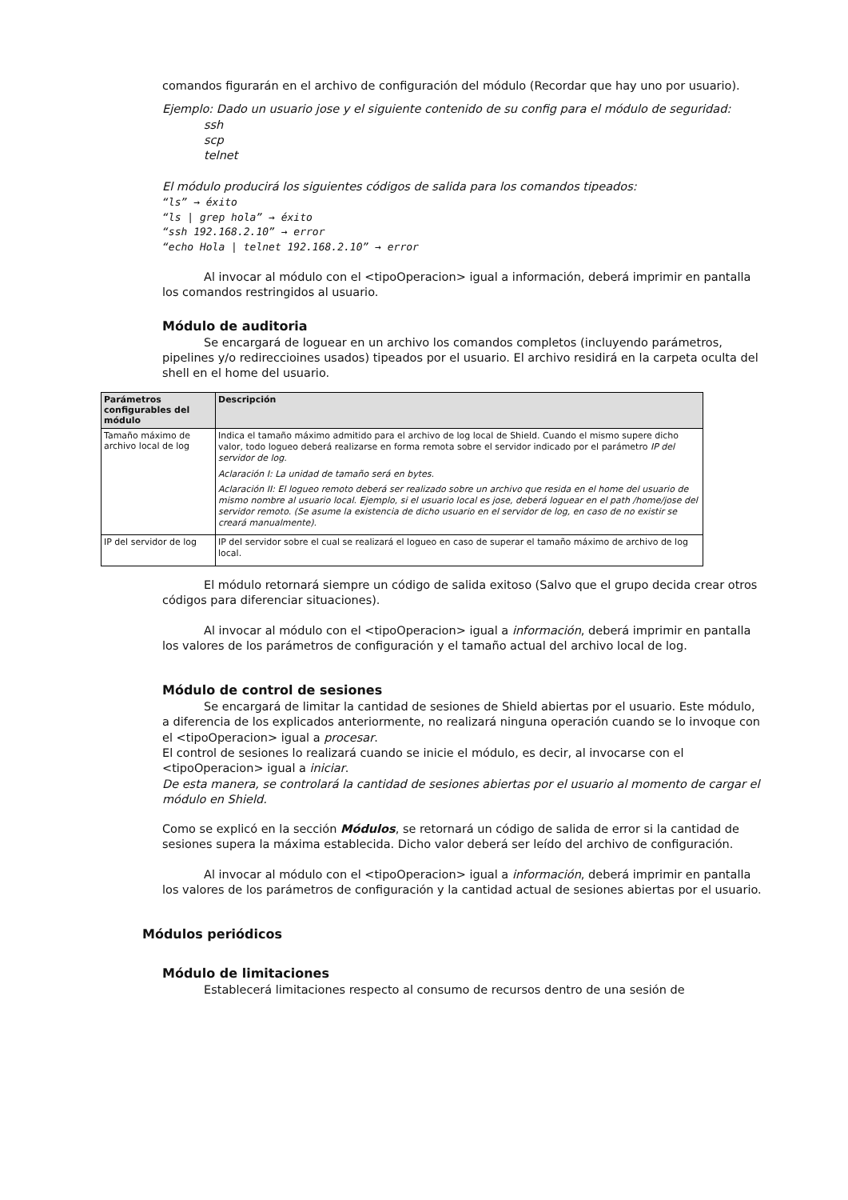comandos figurarán en el archivo de configuración del módulo (Recordar que hay uno por usuario).
Ejemplo: Dado un usuario jose y el siguiente contenido de su config para el módulo de seguridad:
ssh
scp
telnet
El módulo producirá los siguientes códigos de salida para los comandos tipeados:
“ls” → éxito
“ls | grep hola” → éxito
“ssh 192.168.2.10” → error
“echo Hola | telnet 192.168.2.10” → error
Al invocar al módulo con el <tipoOperacion> igual a información, deberá imprimir en pantalla los comandos restringidos al usuario.
Módulo de auditoria
Se encargará de loguear en un archivo los comandos completos (incluyendo parámetros, pipelines y/o redireccioines usados) tipeados por el usuario. El archivo residirá en la carpeta oculta del shell en el home del usuario.
| Parámetros configurables del módulo | Descripción |
| --- | --- |
| Tamaño máximo de archivo local de log | Indica el tamaño máximo admitido para el archivo de log local de Shield. Cuando el mismo supere dicho valor, todo logueo deberá realizarse en forma remota sobre el servidor indicado por el parámetro IP del servidor de log. Aclaración I: La unidad de tamaño será en bytes. Aclaración II: El logueo remoto deberá ser realizado sobre un archivo que resida en el home del usuario de mismo nombre al usuario local. Ejemplo, si el usuario local es jose, deberá loguear en el path /home/jose del servidor remoto. (Se asume la existencia de dicho usuario en el servidor de log, en caso de no existir se creará manualmente). |
| IP del servidor de log | IP del servidor sobre el cual se realizará el logueo en caso de superar el tamaño máximo de archivo de log local. |
El módulo retornará siempre un código de salida exitoso (Salvo que el grupo decida crear otros códigos para diferenciar situaciones).
Al invocar al módulo con el <tipoOperacion> igual a información, deberá imprimir en pantalla los valores de los parámetros de configuración y el tamaño actual del archivo local de log.
Módulo de control de sesiones
Se encargará de limitar la cantidad de sesiones de Shield abiertas por el usuario. Este módulo, a diferencia de los explicados anteriormente, no realizará ninguna operación cuando se lo invoque con el <tipoOperacion> igual a procesar.
El control de sesiones lo realizará cuando se inicie el módulo, es decir, al invocarse con el <tipoOperacion> igual a iniciar.
De esta manera, se controlará la cantidad de sesiones abiertas por el usuario al momento de cargar el módulo en Shield.
Como se explicó en la sección Módulos, se retornará un código de salida de error si la cantidad de sesiones supera la máxima establecida. Dicho valor deberá ser leído del archivo de configuración.
Al invocar al módulo con el <tipoOperacion> igual a información, deberá imprimir en pantalla los valores de los parámetros de configuración y la cantidad actual de sesiones abiertas por el usuario.
Módulos periódicos
Módulo de limitaciones
Establecerá limitaciones respecto al consumo de recursos dentro de una sesión de